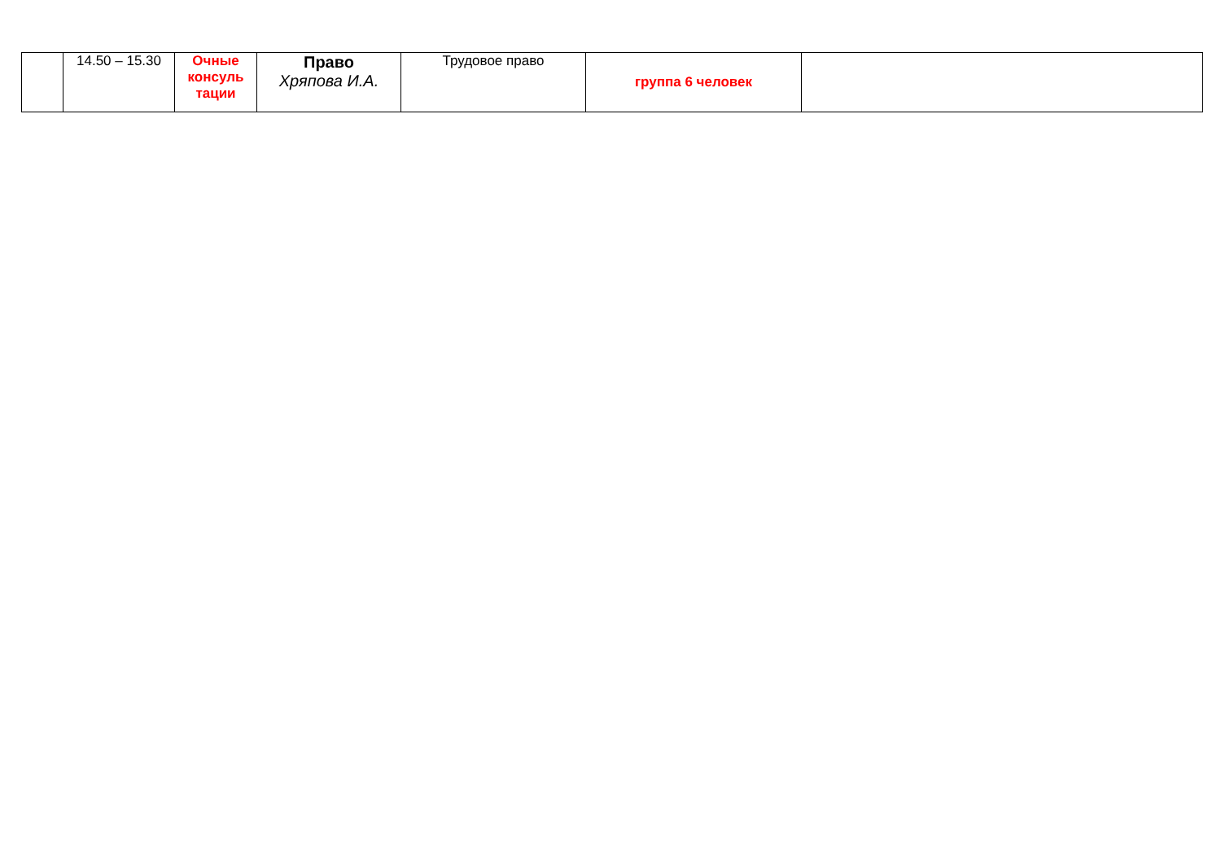| | 14.50 – 15.30 | Очные консуль тации | Право Хряпова И.А. | Трудовое право | группа 6 человек | |